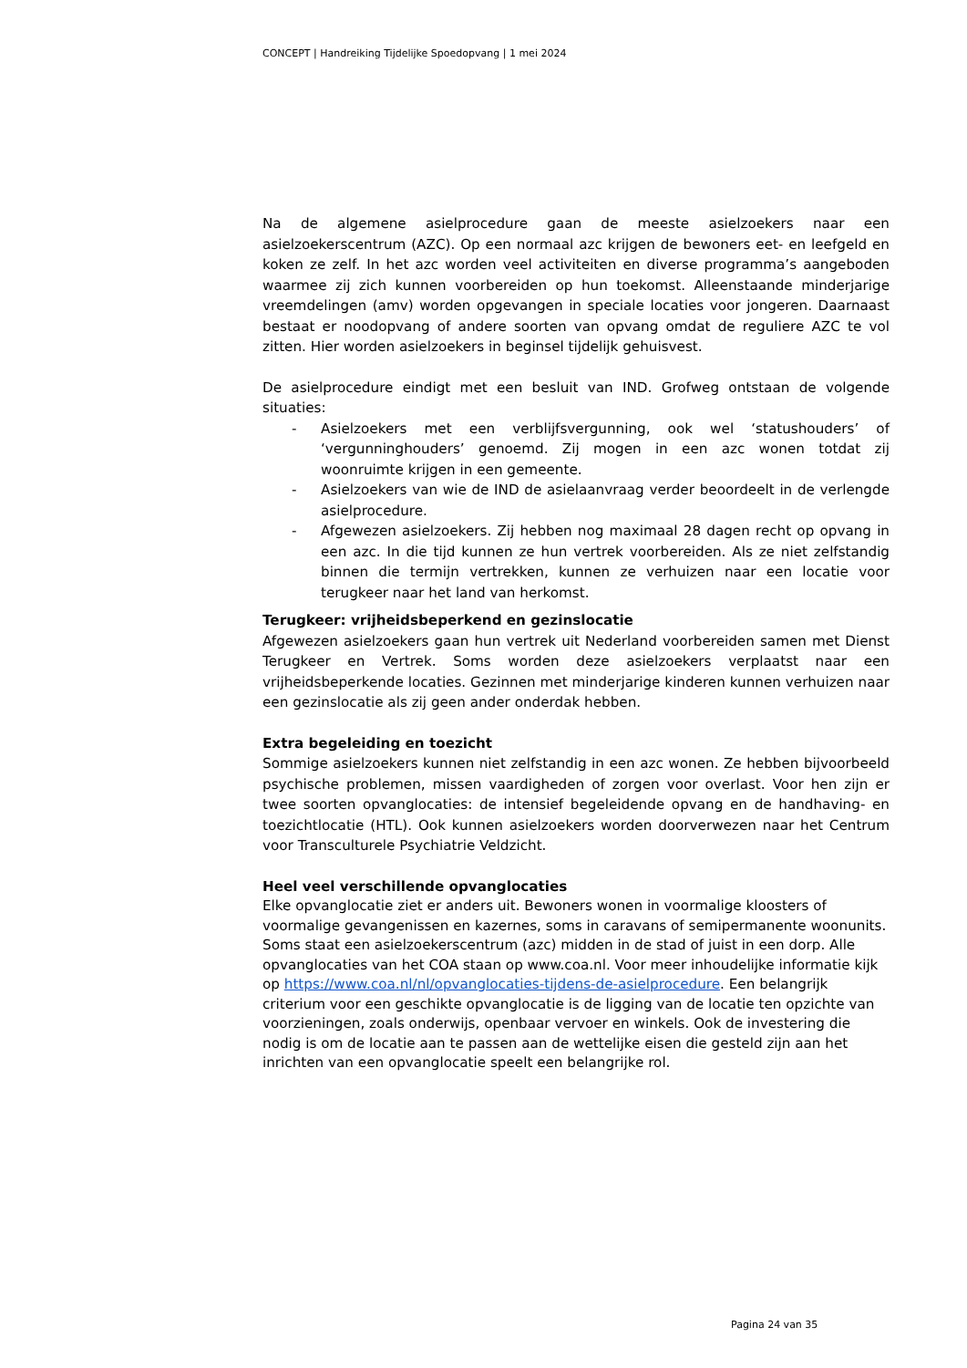CONCEPT | Handreiking Tijdelijke Spoedopvang | 1 mei 2024
Na de algemene asielprocedure gaan de meeste asielzoekers naar een asielzoekerscentrum (AZC). Op een normaal azc krijgen de bewoners eet- en leefgeld en koken ze zelf. In het azc worden veel activiteiten en diverse programma’s aangeboden waarmee zij zich kunnen voorbereiden op hun toekomst. Alleenstaande minderjarige vreemdelingen (amv) worden opgevangen in speciale locaties voor jongeren. Daarnaast bestaat er noodopvang of andere soorten van opvang omdat de reguliere AZC te vol zitten. Hier worden asielzoekers in beginsel tijdelijk gehuisvest.
De asielprocedure eindigt met een besluit van IND. Grofweg ontstaan de volgende situaties:
- Asielzoekers met een verblijfsvergunning, ook wel ‘statushouders’ of ‘vergunninghouders’ genoemd. Zij mogen in een azc wonen totdat zij woonruimte krijgen in een gemeente.
- Asielzoekers van wie de IND de asielaanvraag verder beoordeelt in de verlengde asielprocedure.
- Afgewezen asielzoekers. Zij hebben nog maximaal 28 dagen recht op opvang in een azc. In die tijd kunnen ze hun vertrek voorbereiden. Als ze niet zelfstandig binnen die termijn vertrekken, kunnen ze verhuizen naar een locatie voor terugkeer naar het land van herkomst.
Terugkeer: vrijheidsbeperkend en gezinslocatie
Afgewezen asielzoekers gaan hun vertrek uit Nederland voorbereiden samen met Dienst Terugkeer en Vertrek. Soms worden deze asielzoekers verplaatst naar een vrijheidsbeperkende locaties. Gezinnen met minderjarige kinderen kunnen verhuizen naar een gezinslocatie als zij geen ander onderdak hebben.
Extra begeleiding en toezicht
Sommige asielzoekers kunnen niet zelfstandig in een azc wonen. Ze hebben bijvoorbeeld psychische problemen, missen vaardigheden of zorgen voor overlast. Voor hen zijn er twee soorten opvanglocaties: de intensief begeleidende opvang en de handhaving- en toezichtlocatie (HTL). Ook kunnen asielzoekers worden doorverwezen naar het Centrum voor Transculturele Psychiatrie Veldzicht.
Heel veel verschillende opvanglocaties
Elke opvanglocatie ziet er anders uit. Bewoners wonen in voormalige kloosters of voormalige gevangenissen en kazernes, soms in caravans of semipermanente woonunits. Soms staat een asielzoekerscentrum (azc) midden in de stad of juist in een dorp. Alle opvanglocaties van het COA staan op www.coa.nl. Voor meer inhoudelijke informatie kijk op https://www.coa.nl/nl/opvanglocaties-tijdens-de-asielprocedure. Een belangrijk criterium voor een geschikte opvanglocatie is de ligging van de locatie ten opzichte van voorzieningen, zoals onderwijs, openbaar vervoer en winkels. Ook de investering die nodig is om de locatie aan te passen aan de wettelijke eisen die gesteld zijn aan het inrichten van een opvanglocatie speelt een belangrijke rol.
Pagina 24 van 35